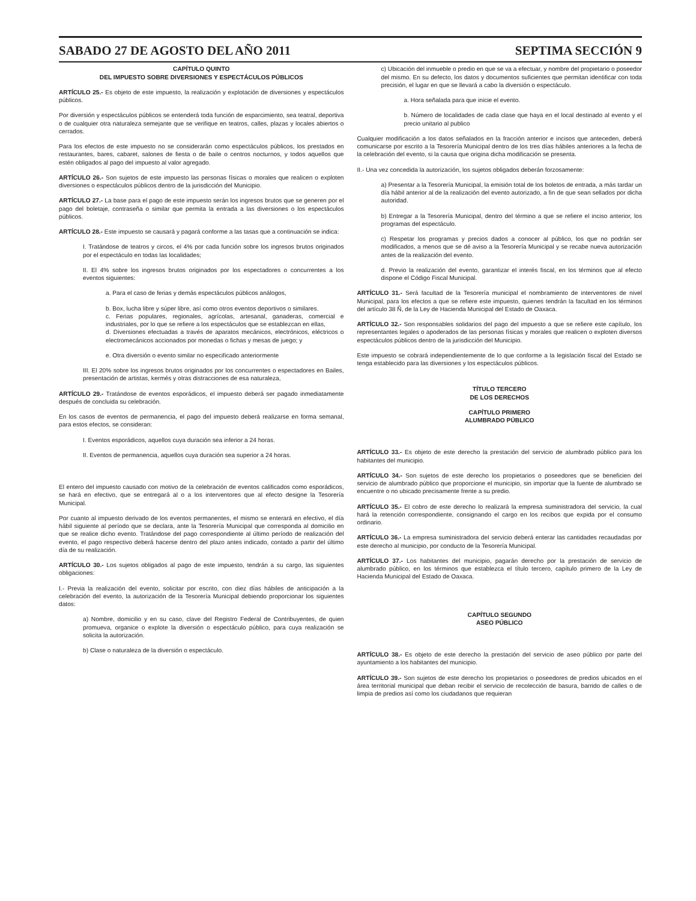SABADO 27 DE AGOSTO DEL AÑO 2011 SEPTIMA SECCIÓN 9
CAPÍTULO QUINTO
DEL IMPUESTO SOBRE DIVERSIONES Y ESPECTÁCULOS PÚBLICOS
ARTÍCULO 25.- Es objeto de este impuesto, la realización y explotación de diversiones y espectáculos públicos.
Por diversión y espectáculos públicos se entenderá toda función de esparcimiento, sea teatral, deportiva o de cualquier otra naturaleza semejante que se verifique en teatros, calles, plazas y locales abiertos o cerrados.
Para los efectos de este impuesto no se considerarán como espectáculos públicos, los prestados en restaurantes, bares, cabaret, salones de fiesta o de baile o centros nocturnos, y todos aquellos que estén obligados al pago del impuesto al valor agregado.
ARTÍCULO 26.- Son sujetos de este impuesto las personas físicas o morales que realicen o exploten diversiones o espectáculos públicos dentro de la jurisdicción del Municipio.
ARTÍCULO 27.- La base para el pago de este impuesto serán los ingresos brutos que se generen por el pago del boletaje, contraseña o similar que permita la entrada a las diversiones o los espectáculos públicos.
ARTÍCULO 28.- Este impuesto se causará y pagará conforme a las tasas que a continuación se indica:
I. Tratándose de teatros y circos, el 4% por cada función sobre los ingresos brutos originados por el espectáculo en todas las localidades;
II. El 4% sobre los ingresos brutos originados por los espectadores o concurrentes a los eventos siguientes:
a. Para el caso de ferias y demás espectáculos públicos análogos,
b. Box, lucha libre y súper libre, así como otros eventos deportivos o similares.
c. Ferias populares, regionales, agrícolas, artesanal, ganaderas, comercial e industriales, por lo que se refiere a los espectáculos que se establezcan en ellas,
d. Diversiones efectuadas a través de aparatos mecánicos, electrónicos, eléctricos o electromecánicos accionados por monedas o fichas y mesas de juego; y
e. Otra diversión o evento similar no especificado anteriormente
III. El 20% sobre los ingresos brutos originados por los concurrentes o espectadores en Bailes, presentación de artistas, kermés y otras distracciones de esa naturaleza,
ARTÍCULO 29.- Tratándose de eventos esporádicos, el impuesto deberá ser pagado inmediatamente después de concluida su celebración.
En los casos de eventos de permanencia, el pago del impuesto deberá realizarse en forma semanal, para estos efectos, se consideran:
I. Eventos esporádicos, aquellos cuya duración sea inferior a 24 horas.
II. Eventos de permanencia, aquellos cuya duración sea superior a 24 horas.
El entero del impuesto causado con motivo de la celebración de eventos calificados como esporádicos, se hará en efectivo, que se entregará al o a los interventores que al efecto designe la Tesorería Municipal.
Por cuanto al impuesto derivado de los eventos permanentes, el mismo se enterará en efectivo, el día hábil siguiente al período que se declara, ante la Tesorería Municipal que corresponda al domicilio en que se realice dicho evento. Tratándose del pago correspondiente al último período de realización del evento, el pago respectivo deberá hacerse dentro del plazo antes indicado, contado a partir del último día de su realización.
ARTÍCULO 30.- Los sujetos obligados al pago de este impuesto, tendrán a su cargo, las siguientes obligaciones:
I.- Previa la realización del evento, solicitar por escrito, con diez días hábiles de anticipación a la celebración del evento, la autorización de la Tesorería Municipal debiendo proporcionar los siguientes datos:
a) Nombre, domicilio y en su caso, clave del Registro Federal de Contribuyentes, de quien promueva, organice o explote la diversión o espectáculo público, para cuya realización se solicita la autorización.
b) Clase o naturaleza de la diversión o espectáculo.
c) Ubicación del inmueble o predio en que se va a efectuar, y nombre del propietario o poseedor del mismo. En su defecto, los datos y documentos suficientes que permitan identificar con toda precisión, el lugar en que se llevará a cabo la diversión o espectáculo.
a. Hora señalada para que inicie el evento.
b. Número de localidades de cada clase que haya en el local destinado al evento y el precio unitario al publico
Cualquier modificación a los datos señalados en la fracción anterior e incisos que anteceden, deberá comunicarse por escrito a la Tesorería Municipal dentro de los tres días hábiles anteriores a la fecha de la celebración del evento, si la causa que origina dicha modificación se presenta.
II.- Una vez concedida la autorización, los sujetos obligados deberán forzosamente:
a) Presentar a la Tesorería Municipal, la emisión total de los boletos de entrada, a más tardar un día hábil anterior al de la realización del evento autorizado, a fin de que sean sellados por dicha autoridad.
b) Entregar a la Tesorería Municipal, dentro del término a que se refiere el inciso anterior, los programas del espectáculo.
c) Respetar los programas y precios dados a conocer al público, los que no podrán ser modificados, a menos que se dé aviso a la Tesorería Municipal y se recabe nueva autorización antes de la realización del evento.
d. Previo la realización del evento, garantizar el interés fiscal, en los términos que al efecto dispone el Código Fiscal Municipal.
ARTÍCULO 31.- Será facultad de la Tesorería municipal el nombramiento de interventores de nivel Municipal, para los efectos a que se refiere este impuesto, quienes tendrán la facultad en los términos del artículo 38 Ñ, de la Ley de Hacienda Municipal del Estado de Oaxaca.
ARTÍCULO 32.- Son responsables solidarios del pago del impuesto a que se refiere este capítulo, los representantes legales o apoderados de las personas físicas y morales que realicen o exploten diversos espectáculos públicos dentro de la jurisdicción del Municipio.
Este impuesto se cobrará independientemente de lo que conforme a la legislación fiscal del Estado se tenga establecido para las diversiones y los espectáculos públicos.
TÍTULO TERCERO
DE LOS DERECHOS
CAPÍTULO PRIMERO
ALUMBRADO PÚBLICO
ARTÍCULO 33.- Es objeto de este derecho la prestación del servicio de alumbrado público para los habitantes del municipio.
ARTÍCULO 34.- Son sujetos de este derecho los propietarios o poseedores que se beneficien del servicio de alumbrado público que proporcione el municipio, sin importar que la fuente de alumbrado se encuentre o no ubicado precisamente frente a su predio.
ARTÍCULO 35.- El cobro de este derecho lo realizará la empresa suministradora del servicio, la cual hará la retención correspondiente, consignando el cargo en los recibos que expida por el consumo ordinario.
ARTÍCULO 36.- La empresa suministradora del servicio deberá enterar las cantidades recaudadas por este derecho al municipio, por conducto de la Tesorería Municipal.
ARTÍCULO 37.- Los habitantes del municipio, pagarán derecho por la prestación de servicio de alumbrado público, en los términos que establezca el título tercero, capítulo primero de la Ley de Hacienda Municipal del Estado de Oaxaca.
CAPÍTULO SEGUNDO
ASEO PÚBLICO
ARTÍCULO 38.- Es objeto de este derecho la prestación del servicio de aseo público por parte del ayuntamiento a los habitantes del municipio.
ARTÍCULO 39.- Son sujetos de este derecho los propietarios o poseedores de predios ubicados en el área territorial municipal que deban recibir el servicio de recolección de basura, barrido de calles o de limpia de predios así como los ciudadanos que requieran